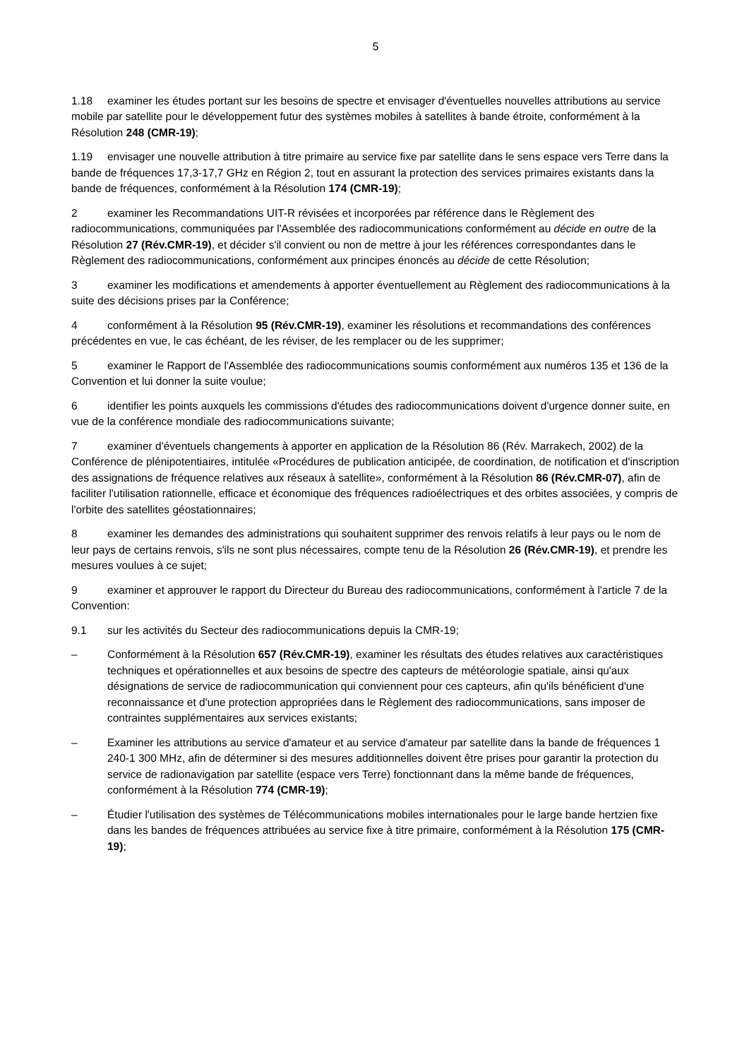5
1.18 examiner les études portant sur les besoins de spectre et envisager d'éventuelles nouvelles attributions au service mobile par satellite pour le développement futur des systèmes mobiles à satellites à bande étroite, conformément à la Résolution 248 (CMR-19);
1.19 envisager une nouvelle attribution à titre primaire au service fixe par satellite dans le sens espace vers Terre dans la bande de fréquences 17,3-17,7 GHz en Région 2, tout en assurant la protection des services primaires existants dans la bande de fréquences, conformément à la Résolution 174 (CMR-19);
2 examiner les Recommandations UIT-R révisées et incorporées par référence dans le Règlement des radiocommunications, communiquées par l'Assemblée des radiocommunications conformément au décide en outre de la Résolution 27 (Rév.CMR-19), et décider s'il convient ou non de mettre à jour les références correspondantes dans le Règlement des radiocommunications, conformément aux principes énoncés au décide de cette Résolution;
3 examiner les modifications et amendements à apporter éventuellement au Règlement des radiocommunications à la suite des décisions prises par la Conférence;
4 conformément à la Résolution 95 (Rév.CMR-19), examiner les résolutions et recommandations des conférences précédentes en vue, le cas échéant, de les réviser, de les remplacer ou de les supprimer;
5 examiner le Rapport de l'Assemblée des radiocommunications soumis conformément aux numéros 135 et 136 de la Convention et lui donner la suite voulue;
6 identifier les points auxquels les commissions d'études des radiocommunications doivent d'urgence donner suite, en vue de la conférence mondiale des radiocommunications suivante;
7 examiner d'éventuels changements à apporter en application de la Résolution 86 (Rév. Marrakech, 2002) de la Conférence de plénipotentiaires, intitulée «Procédures de publication anticipée, de coordination, de notification et d'inscription des assignations de fréquence relatives aux réseaux à satellite», conformément à la Résolution 86 (Rév.CMR-07), afin de faciliter l'utilisation rationnelle, efficace et économique des fréquences radioélectriques et des orbites associées, y compris de l'orbite des satellites géostationnaires;
8 examiner les demandes des administrations qui souhaitent supprimer des renvois relatifs à leur pays ou le nom de leur pays de certains renvois, s'ils ne sont plus nécessaires, compte tenu de la Résolution 26 (Rév.CMR-19), et prendre les mesures voulues à ce sujet;
9 examiner et approuver le rapport du Directeur du Bureau des radiocommunications, conformément à l'article 7 de la Convention:
9.1 sur les activités du Secteur des radiocommunications depuis la CMR-19;
– Conformément à la Résolution 657 (Rév.CMR-19), examiner les résultats des études relatives aux caractéristiques techniques et opérationnelles et aux besoins de spectre des capteurs de météorologie spatiale, ainsi qu'aux désignations de service de radiocommunication qui conviennent pour ces capteurs, afin qu'ils bénéficient d'une reconnaissance et d'une protection appropriées dans le Règlement des radiocommunications, sans imposer de contraintes supplémentaires aux services existants;
– Examiner les attributions au service d'amateur et au service d'amateur par satellite dans la bande de fréquences 1 240-1 300 MHz, afin de déterminer si des mesures additionnelles doivent être prises pour garantir la protection du service de radionavigation par satellite (espace vers Terre) fonctionnant dans la même bande de fréquences, conformément à la Résolution 774 (CMR-19);
– Étudier l'utilisation des systèmes de Télécommunications mobiles internationales pour le large bande hertzien fixe dans les bandes de fréquences attribuées au service fixe à titre primaire, conformément à la Résolution 175 (CMR-19);